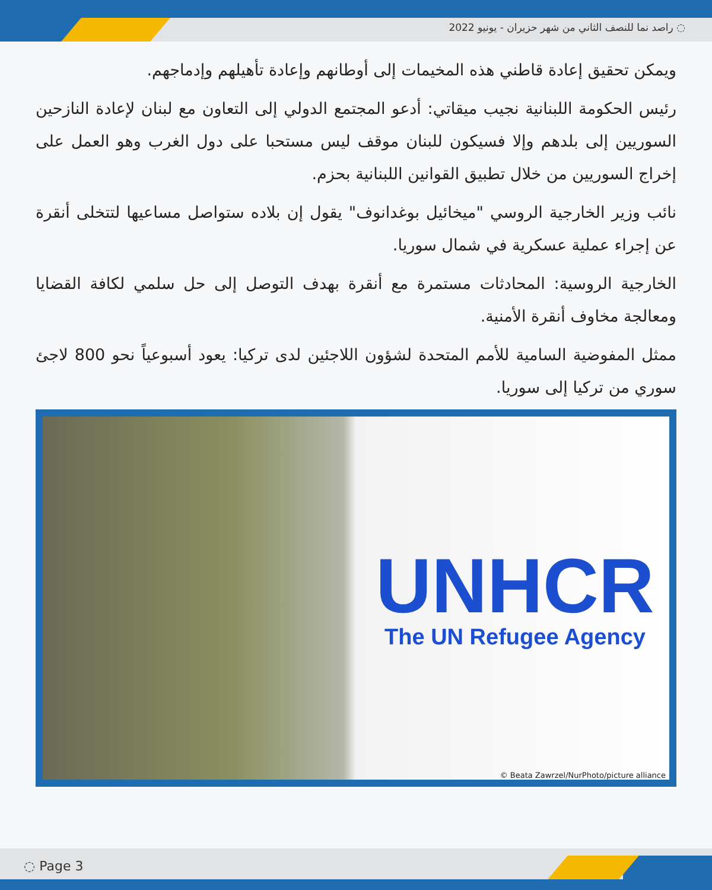◌ راصد نما للنصف الثاني من شهر حزيران - يونيو 2022
ويمكن تحقيق إعادة قاطني هذه المخيمات إلى أوطانهم وإعادة تأهيلهم وإدماجهم.
رئيس الحكومة اللبنانية نجيب ميقاتي: أدعو المجتمع الدولي إلى التعاون مع لبنان لإعادة النازحين السوريين إلى بلدهم وإلا فسيكون للبنان موقف ليس مستحبا على دول الغرب وهو العمل على إخراج السوريين من خلال تطبيق القوانين اللبنانية بحزم.
نائب وزير الخارجية الروسي "ميخائيل بوغدانوف" يقول إن بلاده ستواصل مساعيها لتتخلى أنقرة عن إجراء عملية عسكرية في شمال سوريا.
الخارجية الروسية: المحادثات مستمرة مع أنقرة بهدف التوصل إلى حل سلمي لكافة القضايا ومعالجة مخاوف أنقرة الأمنية.
ممثل المفوضية السامية للأمم المتحدة لشؤون اللاجئين لدى تركيا: يعود أسبوعياً نحو 800 لاجئ سوري من تركيا إلى سوريا.
UNHCR
The UN Refugee Agency
© Beata Zawrzel/NurPhoto/picture alliance
◌ Page 3